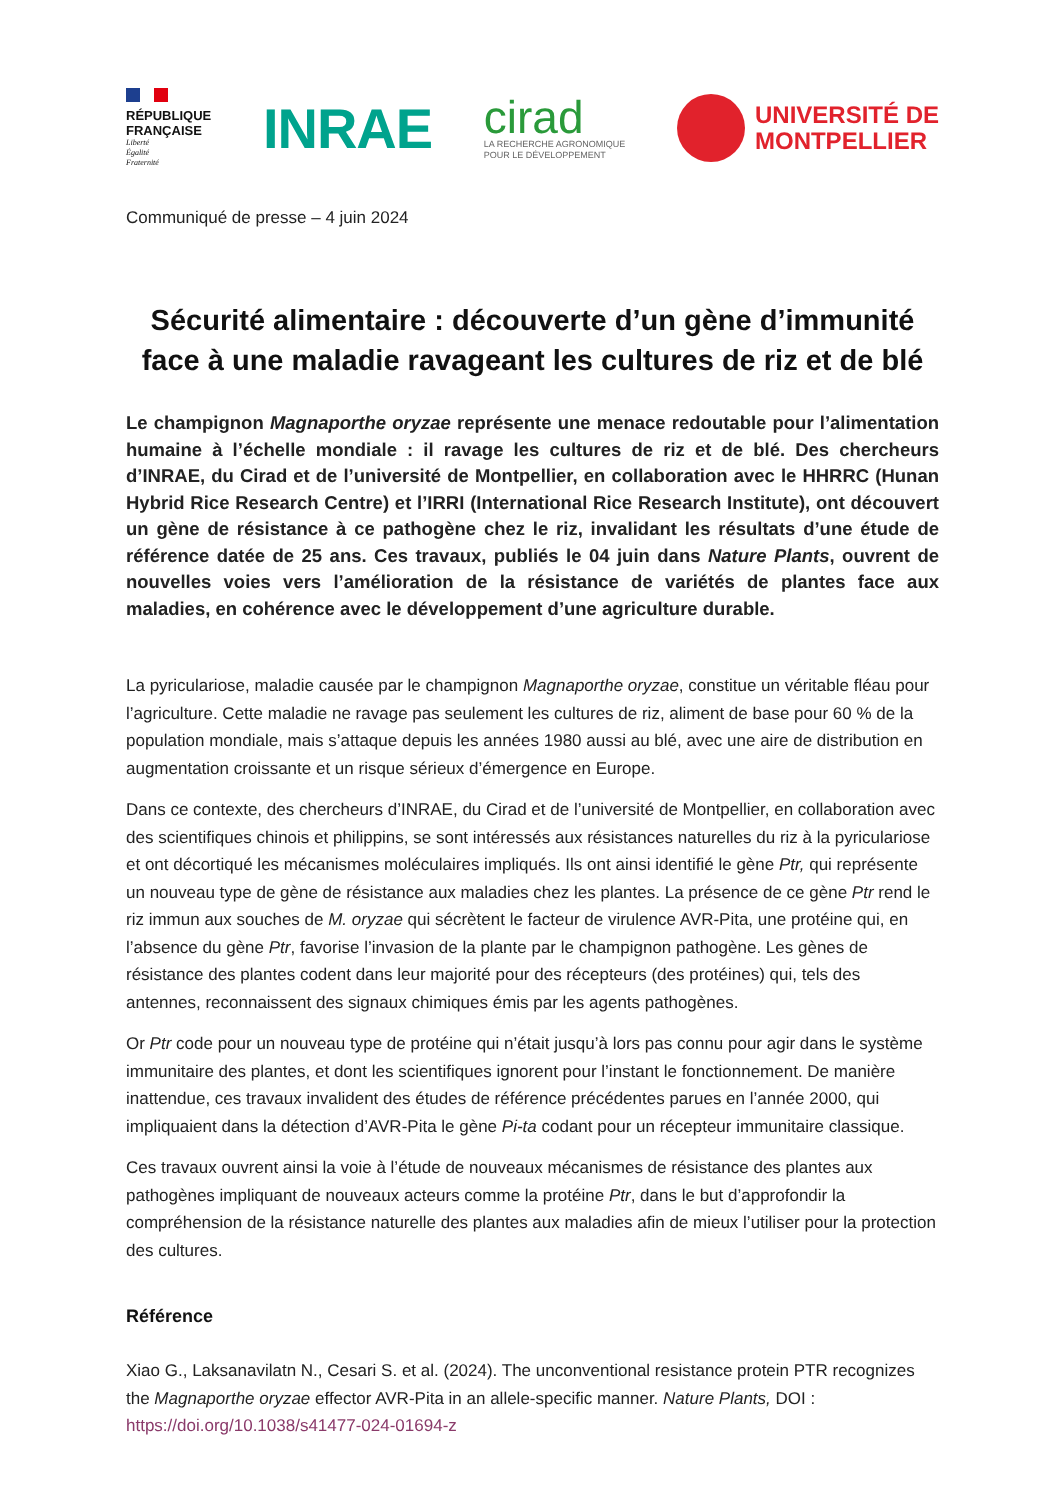RÉPUBLIQUE
FRANÇAISE
Liberté
Égalité
Fraternité
INRAE
cirad
LA RECHERCHE AGRONOMIQUE
POUR LE DÉVELOPPEMENT
UNIVERSITÉ DE
MONTPELLIER
Communiqué de presse – 4 juin 2024
Sécurité alimentaire : découverte d’un gène d’immunité
face à une maladie ravageant les cultures de riz et de blé
Le champignon Magnaporthe oryzae représente une menace redoutable pour l’alimentation humaine à l’échelle mondiale : il ravage les cultures de riz et de blé. Des chercheurs d’INRAE, du Cirad et de l’université de Montpellier, en collaboration avec le HHRRC (Hunan Hybrid Rice Research Centre) et l’IRRI (International Rice Research Institute), ont découvert un gène de résistance à ce pathogène chez le riz, invalidant les résultats d’une étude de référence datée de 25 ans. Ces travaux, publiés le 04 juin dans Nature Plants, ouvrent de nouvelles voies vers l’amélioration de la résistance de variétés de plantes face aux maladies, en cohérence avec le développement d’une agriculture durable.
La pyriculariose, maladie causée par le champignon Magnaporthe oryzae, constitue un véritable fléau pour l’agriculture. Cette maladie ne ravage pas seulement les cultures de riz, aliment de base pour 60 % de la population mondiale, mais s’attaque depuis les années 1980 aussi au blé, avec une aire de distribution en augmentation croissante et un risque sérieux d’émergence en Europe.
Dans ce contexte, des chercheurs d’INRAE, du Cirad et de l’université de Montpellier, en collaboration avec des scientifiques chinois et philippins, se sont intéressés aux résistances naturelles du riz à la pyriculariose et ont décortiqué les mécanismes moléculaires impliqués. Ils ont ainsi identifié le gène Ptr, qui représente un nouveau type de gène de résistance aux maladies chez les plantes. La présence de ce gène Ptr rend le riz immun aux souches de M. oryzae qui sécrètent le facteur de virulence AVR-Pita, une protéine qui, en l’absence du gène Ptr, favorise l’invasion de la plante par le champignon pathogène. Les gènes de résistance des plantes codent dans leur majorité pour des récepteurs (des protéines) qui, tels des antennes, reconnaissent des signaux chimiques émis par les agents pathogènes.
Or Ptr code pour un nouveau type de protéine qui n’était jusqu’à lors pas connu pour agir dans le système immunitaire des plantes, et dont les scientifiques ignorent pour l’instant le fonctionnement. De manière inattendue, ces travaux invalident des études de référence précédentes parues en l’année 2000, qui impliquaient dans la détection d’AVR-Pita le gène Pi-ta codant pour un récepteur immunitaire classique.
Ces travaux ouvrent ainsi la voie à l’étude de nouveaux mécanismes de résistance des plantes aux pathogènes impliquant de nouveaux acteurs comme la protéine Ptr, dans le but d’approfondir la compréhension de la résistance naturelle des plantes aux maladies afin de mieux l’utiliser pour la protection des cultures.
Référence
Xiao G., Laksanavilatn N., Cesari S. et al. (2024). The unconventional resistance protein PTR recognizes the Magnaporthe oryzae effector AVR-Pita in an allele-specific manner. Nature Plants, DOI :
https://doi.org/10.1038/s41477-024-01694-z